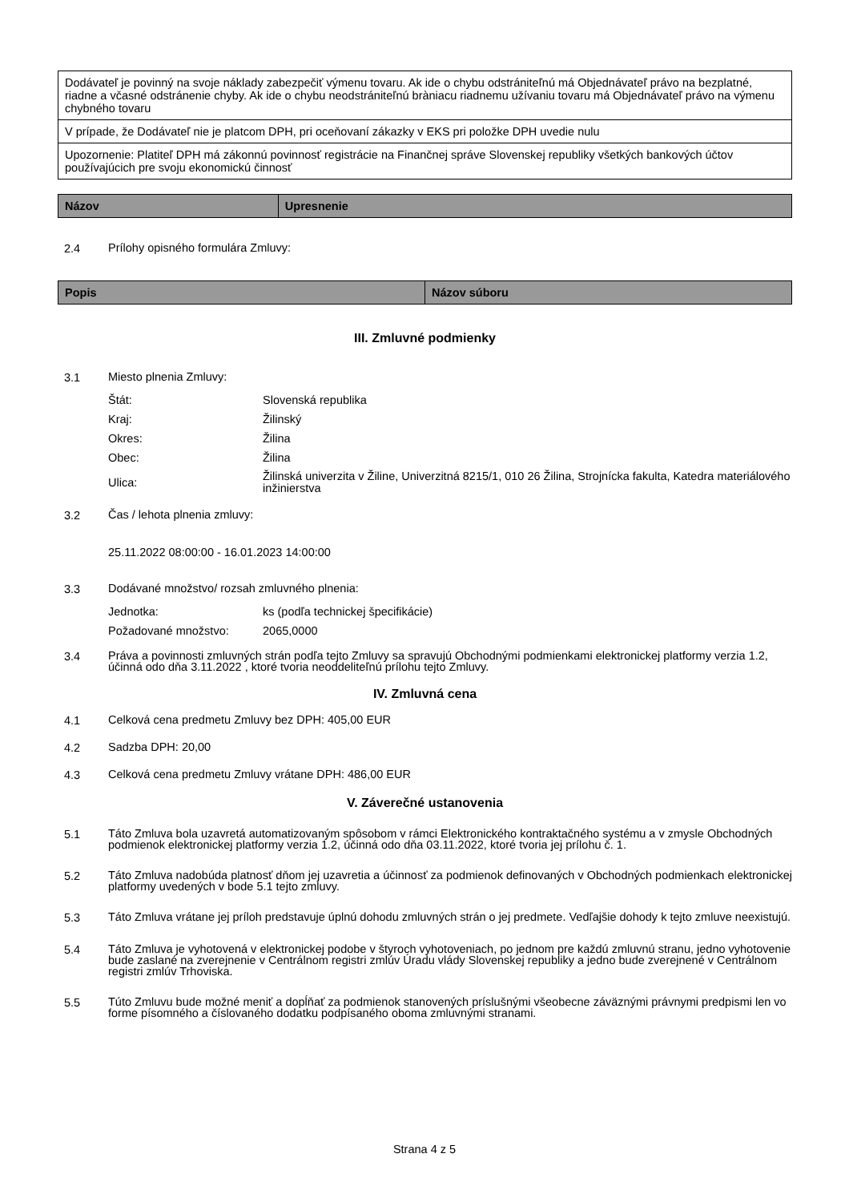| Dodávateľ je povinný na svoje náklady zabezpečiť výmenu tovaru. Ak ide o chybu odstrániteľnú má Objednávateľ právo na bezplatné, riadne a včasné odstránenie chyby. Ak ide o chybu neodstrániteľnú bràniacu riadnemu užívaniu tovaru má Objednávateľ právo na výmenu chybného tovaru |
| V prípade, že Dodávateľ nie je platcom DPH, pri oceňovaní zákazky v EKS pri položke DPH uvedie nulu |
| Upozornenie: Platiteľ DPH má zákonnú povinnosť registrácie na Finančnej správe Slovenskej republiky všetkých bankových účtov používajúcich pre svoju ekonomickú činnosť |
| Názov | Upresnenie |
| --- | --- |
2.4 Prílohy opisného formulára Zmluvy:
| Popis | Názov súboru |
| --- | --- |
III. Zmluvné podmienky
3.1 Miesto plnenia Zmluvy:
| Štát: | Slovenská republika |
| Kraj: | Žilinský |
| Okres: | Žilina |
| Obec: | Žilina |
| Ulica: | Žilinská univerzita v Žiline, Univerzitná 8215/1, 010 26 Žilina, Strojnícka fakulta, Katedra materiálového inžinierstva |
3.2 Čas / lehota plnenia zmluvy:
25.11.2022 08:00:00 - 16.01.2023 14:00:00
3.3 Dodávané množstvo/ rozsah zmluvného plnenia:
| Jednotka: | ks (podľa technickej špecifikácie) |
| Požadované množstvo: | 2065,0000 |
3.4 Práva a povinnosti zmluvných strán podľa tejto Zmluvy sa spravujú Obchodnými podmienkami elektronickej platformy verzia 1.2, účinná odo dňa 3.11.2022 , ktoré tvoria neoddeliteľnú prílohu tejto Zmluvy.
IV. Zmluvná cena
4.1 Celková cena predmetu Zmluvy bez DPH: 405,00 EUR
4.2 Sadzba DPH: 20,00
4.3 Celková cena predmetu Zmluvy vrátane DPH: 486,00 EUR
V. Záverečné ustanovenia
5.1 Táto Zmluva bola uzavretá automatizovaným spôsobom v rámci Elektronického kontraktačného systému a v zmysle Obchodných podmienok elektronickej platformy verzia 1.2, účinná odo dňa 03.11.2022, ktoré tvoria jej prílohu č. 1.
5.2 Táto Zmluva nadobúda platnosť dňom jej uzavretia a účinnosť za podmienok definovaných v Obchodných podmienkach elektronickej platformy uvedených v bode 5.1 tejto zmluvy.
5.3 Táto Zmluva vrátane jej príloh predstavuje úplnú dohodu zmluvných strán o jej predmete. Vedľajšie dohody k tejto zmluve neexistujú.
5.4 Táto Zmluva je vyhotovená v elektronickej podobe v štyroch vyhotoveniach, po jednom pre každú zmluvnú stranu, jedno vyhotovenie bude zaslané na zverejnenie v Centrálnom registri zmlúv Úradu vlády Slovenskej republiky a jedno bude zverejnené v Centrálnom registri zmlúv Trhoviska.
5.5 Túto Zmluvu bude možné meniť a dopĺňať za podmienok stanovených príslušnými všeobecne záväznými právnymi predpismi len vo forme písomného a číslovaného dodatku podpísaného oboma zmluvnými stranami.
Strana 4 z 5